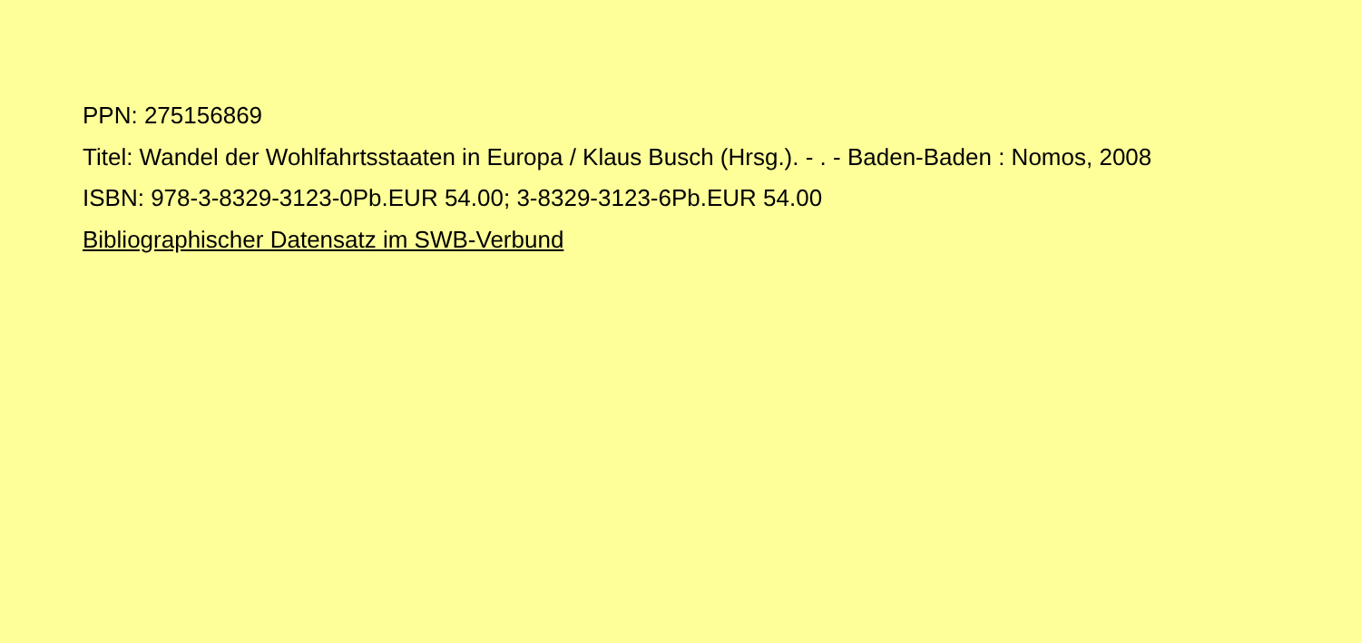PPN: 275156869
Titel: Wandel der Wohlfahrtsstaaten in Europa / Klaus Busch (Hrsg.). - . - Baden-Baden : Nomos, 2008
ISBN: 978-3-8329-3123-0Pb.EUR 54.00; 3-8329-3123-6Pb.EUR 54.00
Bibliographischer Datensatz im SWB-Verbund